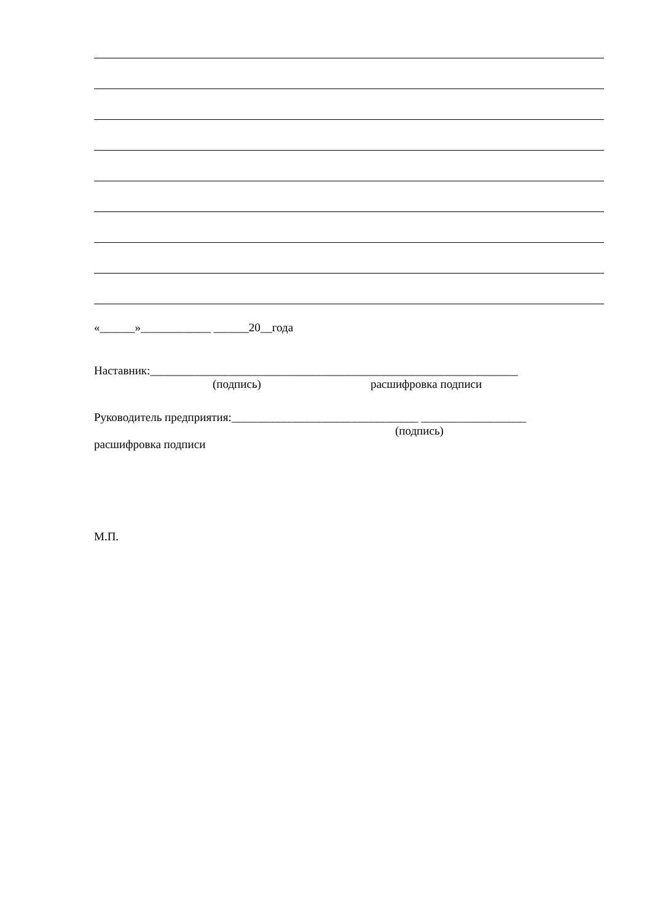«______»____________ ______20__года
Наставник:_______________________________________________________________
(подпись) расшифровка подписи
Руководитель предприятия:________________________________ __________________
(подпись)
расшифровка подписи
М.П.